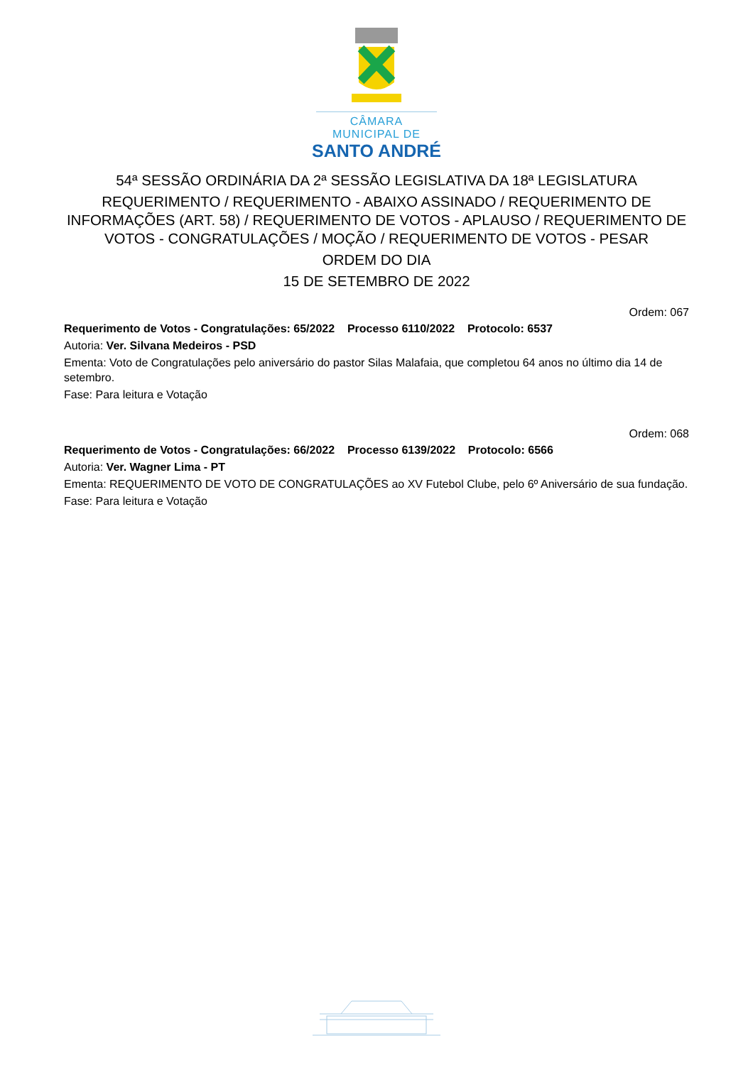CÂMARA MUNICIPAL DE
SANTO ANDRÉ
54ª SESSÃO ORDINÁRIA DA 2ª SESSÃO LEGISLATIVA DA 18ª LEGISLATURA
REQUERIMENTO / REQUERIMENTO - ABAIXO ASSINADO / REQUERIMENTO DE INFORMAÇÕES (ART. 58) / REQUERIMENTO DE VOTOS - APLAUSO / REQUERIMENTO DE VOTOS - CONGRATULAÇÕES / MOÇÃO / REQUERIMENTO DE VOTOS - PESAR
ORDEM DO DIA
15 DE SETEMBRO DE 2022
Ordem: 067
Requerimento de Votos - Congratulações: 65/2022 Processo 6110/2022 Protocolo: 6537
Autoria: Ver. Silvana Medeiros - PSD
Ementa: Voto de Congratulações pelo aniversário do pastor Silas Malafaia, que completou 64 anos no último dia 14 de setembro.
Fase: Para leitura e Votação
Ordem: 068
Requerimento de Votos - Congratulações: 66/2022 Processo 6139/2022 Protocolo: 6566
Autoria: Ver. Wagner Lima - PT
Ementa: REQUERIMENTO DE VOTO DE CONGRATULAÇÕES ao XV Futebol Clube, pelo 6º Aniversário de sua fundação.
Fase: Para leitura e Votação